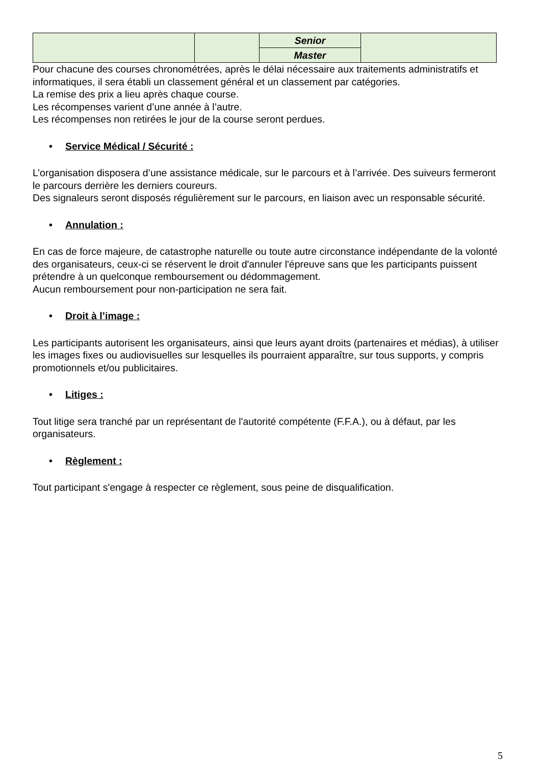| | | Senior | |
| | | Master | |
Pour chacune des courses chronométrées, après le délai nécessaire aux traitements administratifs et informatiques, il sera établi un classement général et un classement par catégories.
La remise des prix a lieu après chaque course.
Les récompenses varient d’une année à l’autre.
Les récompenses non retirées le jour de la course seront perdues.
• Service Médical / Sécurité :
L’organisation disposera d’une assistance médicale, sur le parcours et à l’arrivée. Des suiveurs fermeront le parcours derrière les derniers coureurs.
Des signaleurs seront disposés régulièrement sur le parcours, en liaison avec un responsable sécurité.
• Annulation :
En cas de force majeure, de catastrophe naturelle ou toute autre circonstance indépendante de la volonté des organisateurs, ceux-ci se réservent le droit d'annuler l'épreuve sans que les participants puissent prétendre à un quelconque remboursement ou dédommagement.
Aucun remboursement pour non-participation ne sera fait.
• Droit à l’image :
Les participants autorisent les organisateurs, ainsi que leurs ayant droits (partenaires et médias), à utiliser les images fixes ou audiovisuelles sur lesquelles ils pourraient apparaître, sur tous supports, y compris promotionnels et/ou publicitaires.
• Litiges :
Tout litige sera tranché par un représentant de l'autorité compétente (F.F.A.), ou à défaut, par les organisateurs.
• Règlement :
Tout participant s'engage à respecter ce règlement, sous peine de disqualification.
5